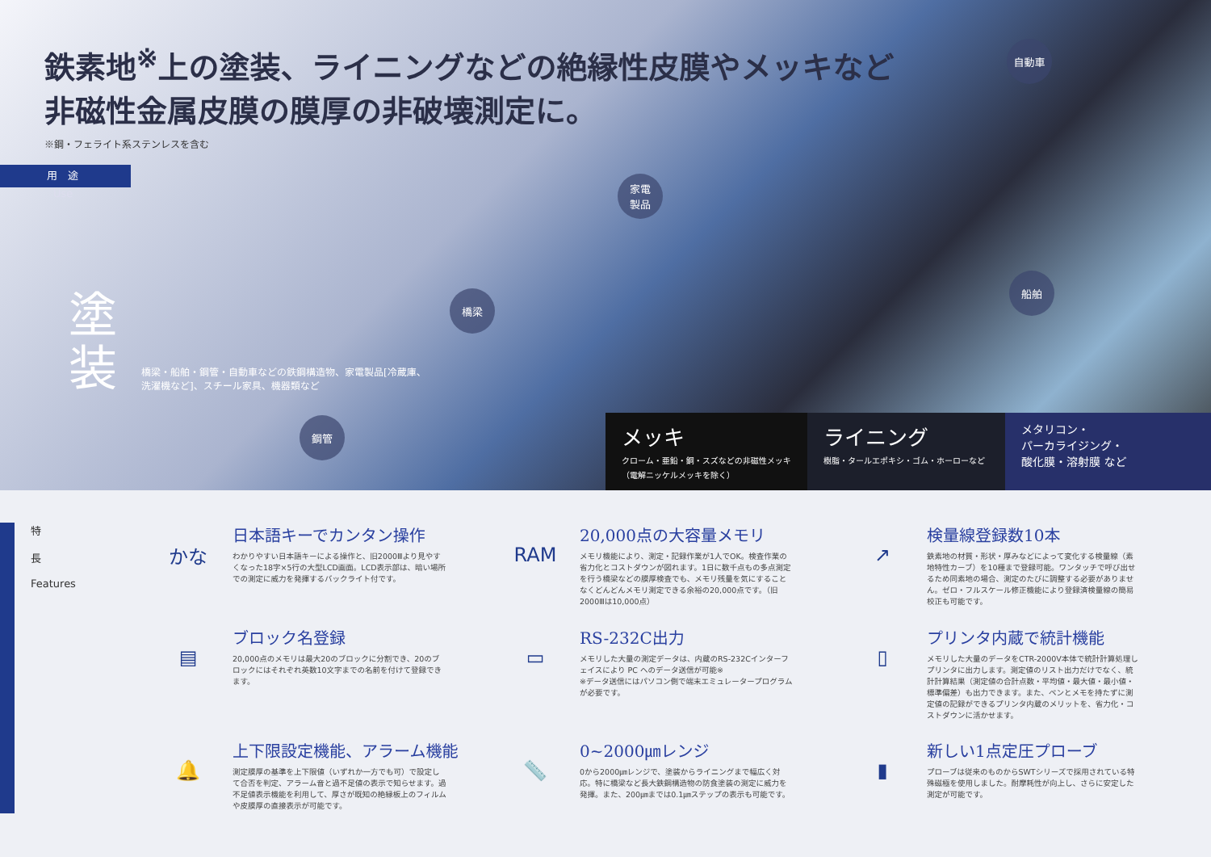鉄素地<sup>※</sup>上の塗装、ライニングなどの絶縁性皮膜やメッキなど
非磁性金属皮膜の膜厚の非破壊測定に。
※鋼・フェライト系ステンレスを含む
用　途
Use
塗装
橋梁・船舶・鋼管・自動車などの鉄鋼構造物、家電製品[冷蔵庫、
洗濯機など]、スチール家具、機器類など
自動車
家電
製品
橋梁
船舶
鋼管
メッキ
クローム・亜鉛・銅・スズなどの非磁性メッキ
（電解ニッケルメッキを除く）
ライニング
樹脂・タールエポキシ・ゴム・ホーローなど
メタリコン・
パーカライジング・
酸化膜・溶射膜 など
特
長
Features
かな
日本語キーでカンタン操作
わかりやすい日本語キーによる操作と、旧2000Ⅲより見やすくなった18字×5行の大型LCD画面。LCD表示部は、暗い場所での測定に威力を発揮するバックライト付です。
RAM
20,000点の大容量メモリ
メモリ機能により、測定・記録作業が1人でOK。検査作業の省力化とコストダウンが図れます。1日に数千点もの多点測定を行う橋梁などの膜厚検査でも、メモリ残量を気にすることなくどんどんメモリ測定できる余裕の20,000点です。（旧2000Ⅲは10,000点）
↗
検量線登録数10本
鉄素地の材質・形状・厚みなどによって変化する検量線（素地特性カーブ）を10種まで登録可能。ワンタッチで呼び出せるため同素地の場合、測定のたびに調整する必要がありません。ゼロ・フルスケール修正機能により登録済検量線の簡易校正も可能です。
▤
ブロック名登録
20,000点のメモリは最大20のブロックに分割でき、20のブロックにはそれぞれ英数10文字までの名前を付けて登録できます。
▭
RS-232C出力
メモリした大量の測定データは、内蔵のRS-232Cインターフェイスにより PC へのデータ送信が可能※
※データ送信にはパソコン側で端末エミュレータープログラムが必要です。
▯
プリンタ内蔵で統計機能
メモリした大量のデータをCTR-2000V本体で統計計算処理しプリンタに出力します。測定値のリスト出力だけでなく、統計計算結果（測定値の合計点数・平均値・最大値・最小値・標準偏差）も出力できます。また、ペンとメモを持たずに測定値の記録ができるプリンタ内蔵のメリットを、省力化・コストダウンに活かせます。
🔔
上下限設定機能、アラーム機能
測定膜厚の基準を上下限値（いずれか一方でも可）で設定して合否を判定、アラーム音と過不足値の表示で知らせます。過不足値表示機能を利用して、厚さが既知の絶縁板上のフィルムや皮膜厚の直接表示が可能です。
📏
0~2000㎛レンジ
0から2000㎛レンジで、塗装からライニングまで幅広く対応。特に橋梁など長大鉄鋼構造物の防食塗装の測定に威力を発揮。また、200㎛までは0.1㎛ステップの表示も可能です。
▮
新しい1点定圧プローブ
プローブは従来のものからSWTシリーズで採用されている特殊磁極を使用しました。耐摩耗性が向上し、さらに安定した測定が可能です。